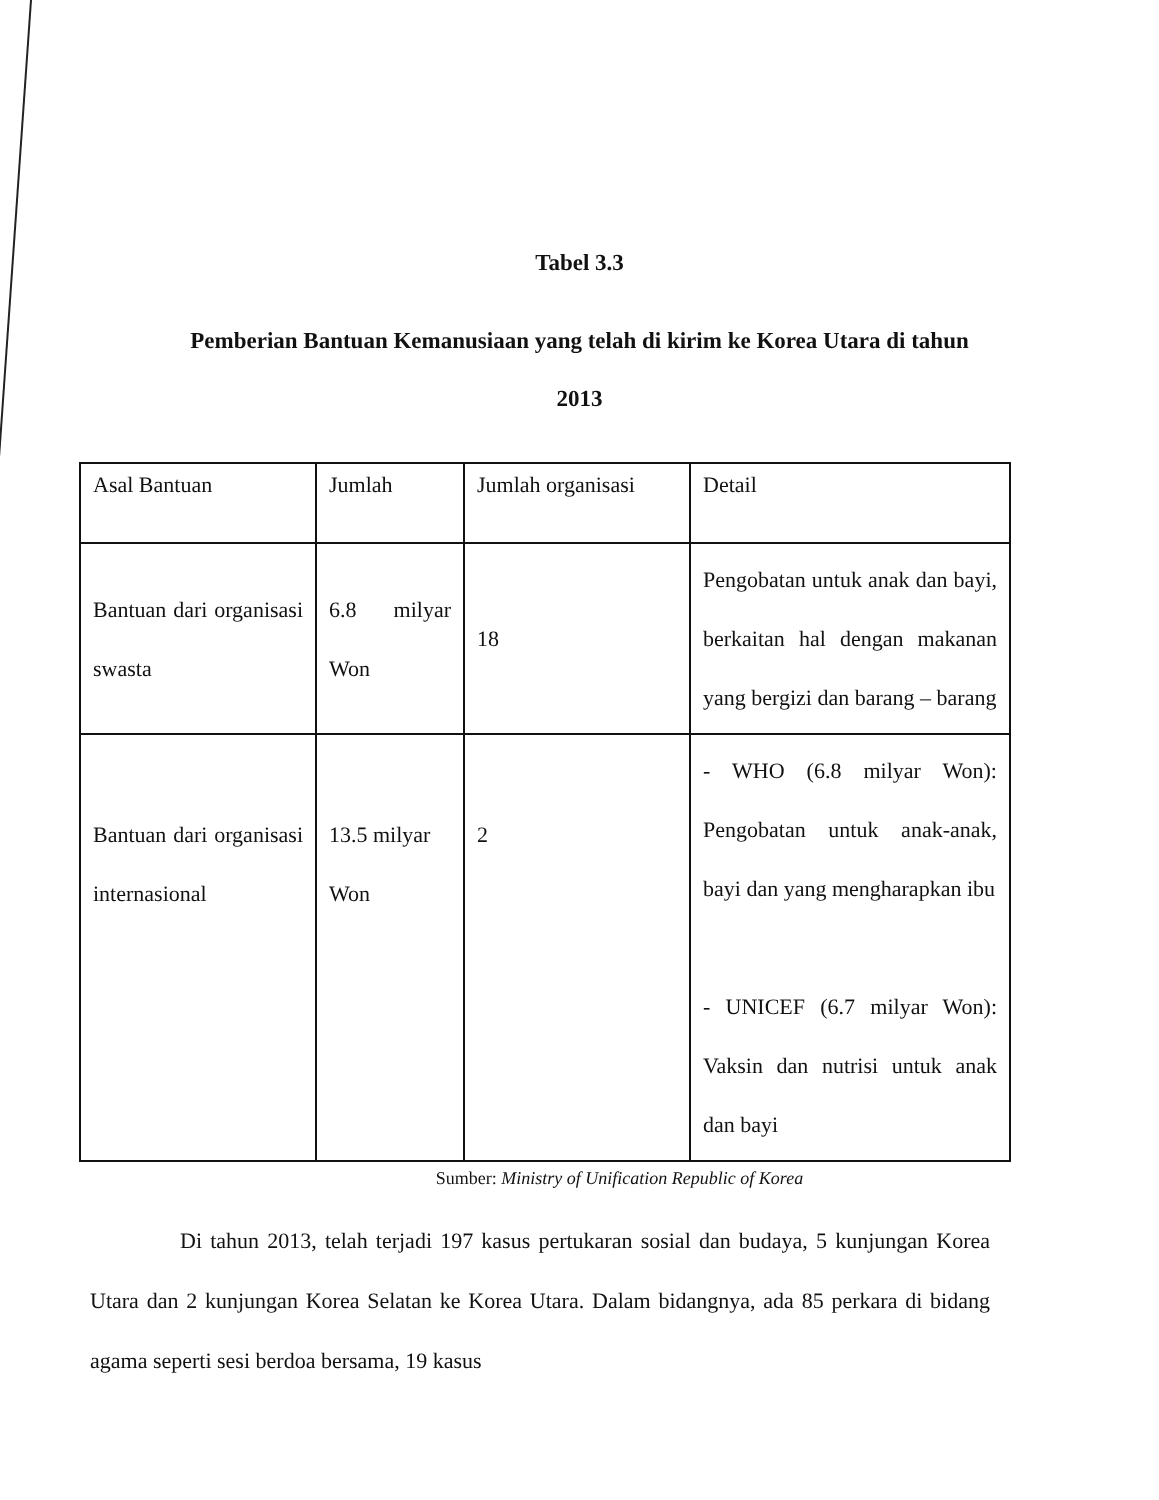Tabel 3.3
Pemberian Bantuan Kemanusiaan yang telah di kirim ke Korea Utara di tahun
2013
| Asal Bantuan | Jumlah | Jumlah organisasi | Detail |
| Bantuan dari organisasi swasta | 6.8 milyar Won | 18 | Pengobatan untuk anak dan bayi, berkaitan hal dengan makanan yang bergizi dan barang – barang |
| Bantuan dari organisasi internasional | 13.5 milyar Won | 2 | - WHO (6.8 milyar Won): Pengobatan untuk anak-anak, bayi dan yang mengharapkan ibu - UNICEF (6.7 milyar Won): Vaksin dan nutrisi untuk anak dan bayi |
Sumber: Ministry of Unification Republic of Korea
Di tahun 2013, telah terjadi 197 kasus pertukaran sosial dan budaya, 5 kunjungan Korea Utara dan 2 kunjungan Korea Selatan ke Korea Utara. Dalam bidangnya, ada 85 perkara di bidang agama seperti sesi berdoa bersama, 19 kasus